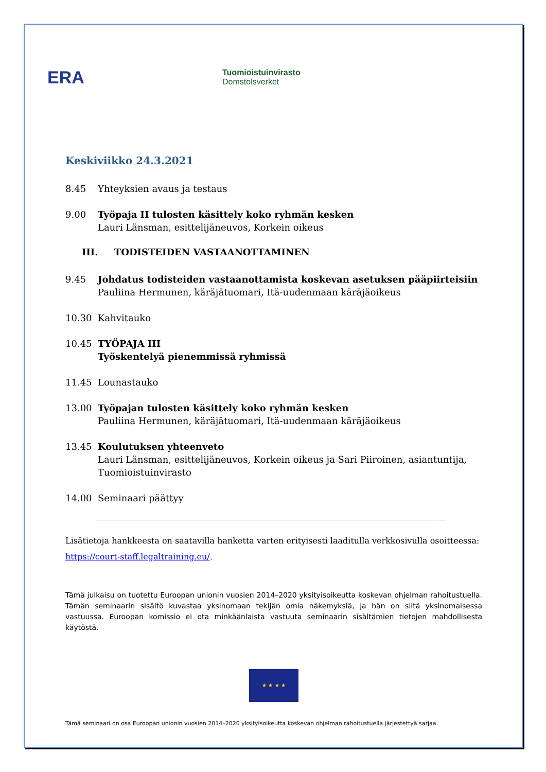ERA
Tuomioistuinvirasto
Domstolsverket
Keskiviikko 24.3.2021
8.45 Yhteyksien avaus ja testaus
9.00 Työpaja II tulosten käsittely koko ryhmän kesken
Lauri Länsman, esittelijäneuvos, Korkein oikeus
III. TODISTEIDEN VASTAANOTTAMINEN
9.45 Johdatus todisteiden vastaanottamista koskevan asetuksen pääpiirteisiin
Pauliina Hermunen, käräjätuomari, Itä-uudenmaan käräjäoikeus
10.30 Kahvitauko
10.45 TYÖPAJA III
Työskentelyä pienemmissä ryhmissä
11.45 Lounastauko
13.00 Työpajan tulosten käsittely koko ryhmän kesken
Pauliina Hermunen, käräjätuomari, Itä-uudenmaan käräjäoikeus
13.45 Koulutuksen yhteenveto
Lauri Länsman, esittelijäneuvos, Korkein oikeus ja Sari Piiroinen, asiantuntija, Tuomioistuinvirasto
14.00 Seminaari päättyy
Lisätietoja hankkeesta on saatavilla hanketta varten erityisesti laaditulla verkkosivulla osoitteessa:
https://court-staff.legaltraining.eu/.
Tämä julkaisu on tuotettu Euroopan unionin vuosien 2014–2020 yksityisoikeutta koskevan ohjelman rahoitustuella. Tämän seminaarin sisältö kuvastaa yksinomaan tekijän omia näkemyksiä, ja hän on siitä yksinomaisessa vastuussa. Euroopan komissio ei ota minkäänlaista vastuuta seminaarin sisältämien tietojen mahdollisesta käytöstä.
★ ★ ★ ★
Tämä seminaari on osa Euroopan unionin vuosien 2014–2020 yksityisoikeutta koskevan ohjelman rahoitustuella järjestettyä sarjaa.